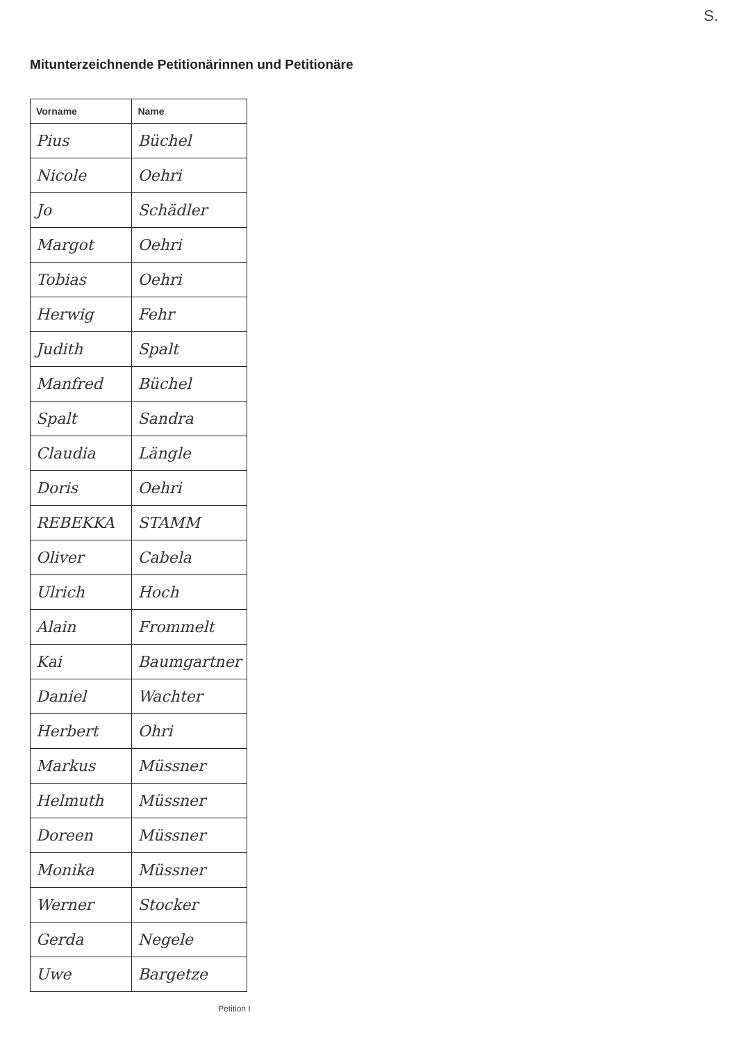S.
Mitunterzeichnende Petitionärinnen und Petitionäre
| Vorname | Name |
| --- | --- |
| Pius | Büchel |
| Nicole | Oehri |
| Jo | Schädler |
| Margot | Oehri |
| Tobias | Oehri |
| Herwig | Fehr |
| Judith | Spalt |
| Manfred | Büchel |
| Spalt | Sandra |
| Claudia | Längle |
| Doris | Oehri |
| REBEKKA | STAMM |
| Oliver | Cabela |
| Ulrich | Hoch |
| Alain | Frommelt |
| Kai | Baumgartner |
| Daniel | Wachter |
| Herbert | Ohri |
| Markus | Müssner |
| Helmuth | Müssner |
| Doreen | Müssner |
| Monika | Müssner |
| Werner | Stocker |
| Gerda | Negele |
| Uwe | Bargetze |
Petition I